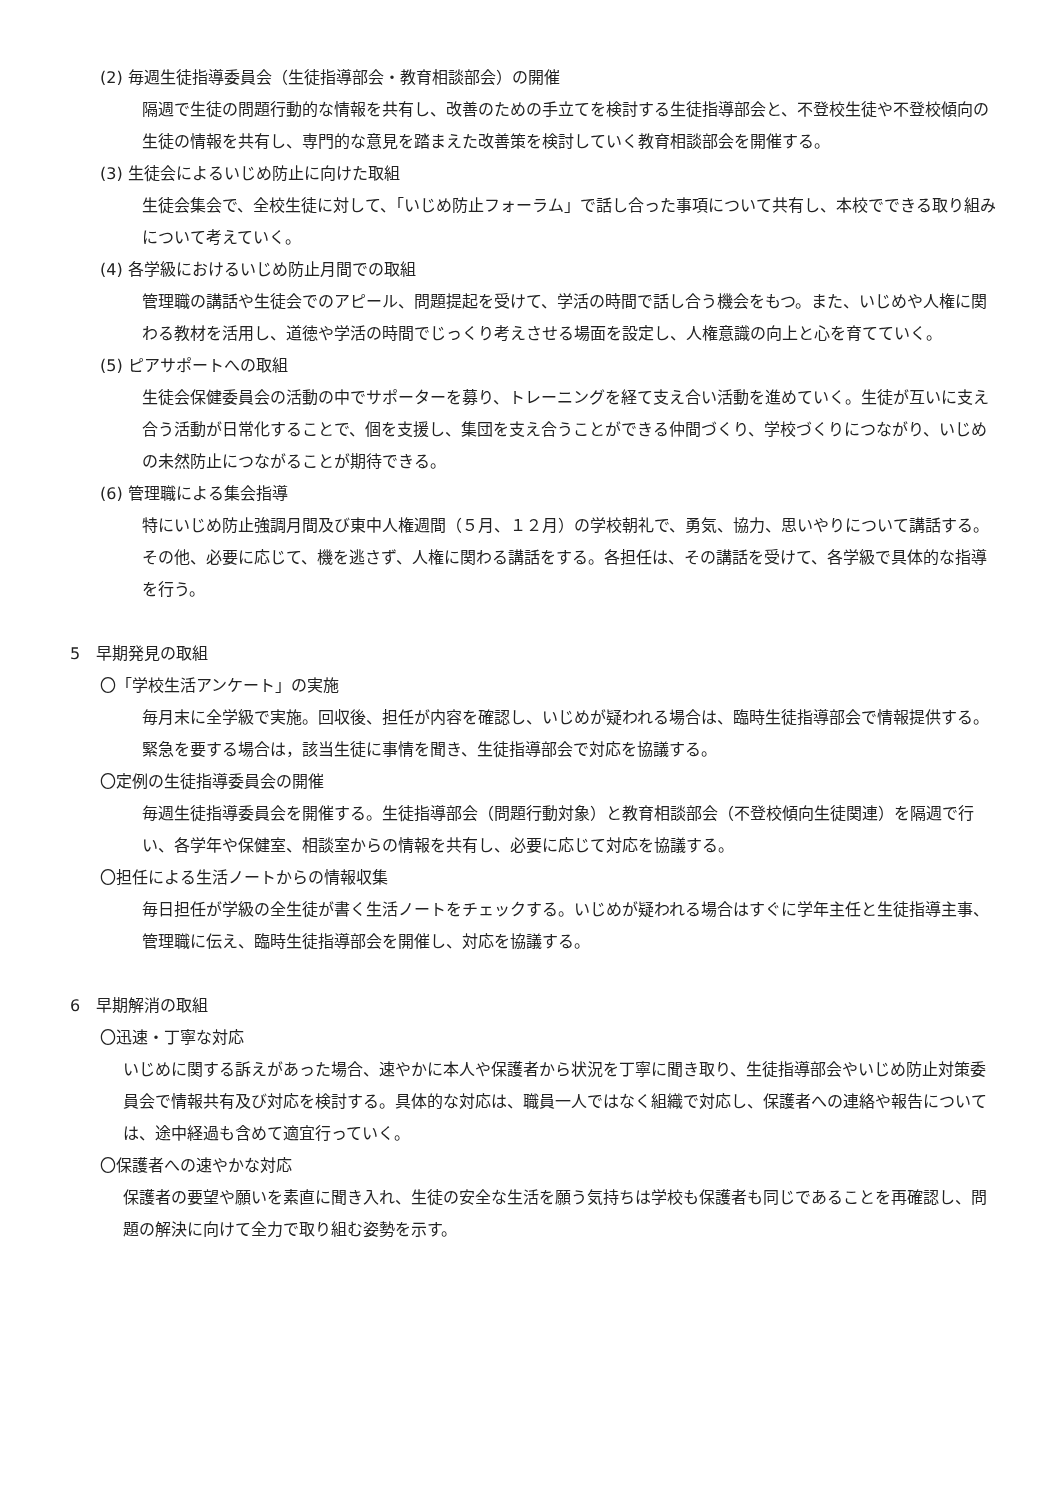(2) 毎週生徒指導委員会（生徒指導部会・教育相談部会）の開催
隔週で生徒の問題行動的な情報を共有し、改善のための手立てを検討する生徒指導部会と、不登校生徒や不登校傾向の生徒の情報を共有し、専門的な意見を踏まえた改善策を検討していく教育相談部会を開催する。
(3) 生徒会によるいじめ防止に向けた取組
生徒会集会で、全校生徒に対して、「いじめ防止フォーラム」で話し合った事項について共有し、本校でできる取り組みについて考えていく。
(4) 各学級におけるいじめ防止月間での取組
管理職の講話や生徒会でのアピール、問題提起を受けて、学活の時間で話し合う機会をもつ。また、いじめや人権に関わる教材を活用し、道徳や学活の時間でじっくり考えさせる場面を設定し、人権意識の向上と心を育てていく。
(5) ピアサポートへの取組
生徒会保健委員会の活動の中でサポーターを募り、トレーニングを経て支え合い活動を進めていく。生徒が互いに支え合う活動が日常化することで、個を支援し、集団を支え合うことができる仲間づくり、学校づくりにつながり、いじめの未然防止につながることが期待できる。
(6) 管理職による集会指導
特にいじめ防止強調月間及び東中人権週間（５月、１２月）の学校朝礼で、勇気、協力、思いやりについて講話する。その他、必要に応じて、機を逃さず、人権に関わる講話をする。各担任は、その講話を受けて、各学級で具体的な指導を行う。
5　早期発見の取組
〇「学校生活アンケート」の実施
毎月末に全学級で実施。回収後、担任が内容を確認し、いじめが疑われる場合は、臨時生徒指導部会で情報提供する。緊急を要する場合は，該当生徒に事情を聞き、生徒指導部会で対応を協議する。
〇定例の生徒指導委員会の開催
毎週生徒指導委員会を開催する。生徒指導部会（問題行動対象）と教育相談部会（不登校傾向生徒関連）を隔週で行い、各学年や保健室、相談室からの情報を共有し、必要に応じて対応を協議する。
〇担任による生活ノートからの情報収集
毎日担任が学級の全生徒が書く生活ノートをチェックする。いじめが疑われる場合はすぐに学年主任と生徒指導主事、管理職に伝え、臨時生徒指導部会を開催し、対応を協議する。
6　早期解消の取組
〇迅速・丁寧な対応
いじめに関する訴えがあった場合、速やかに本人や保護者から状況を丁寧に聞き取り、生徒指導部会やいじめ防止対策委員会で情報共有及び対応を検討する。具体的な対応は、職員一人ではなく組織で対応し、保護者への連絡や報告については、途中経過も含めて適宜行っていく。
〇保護者への速やかな対応
保護者の要望や願いを素直に聞き入れ、生徒の安全な生活を願う気持ちは学校も保護者も同じであることを再確認し、問題の解決に向けて全力で取り組む姿勢を示す。